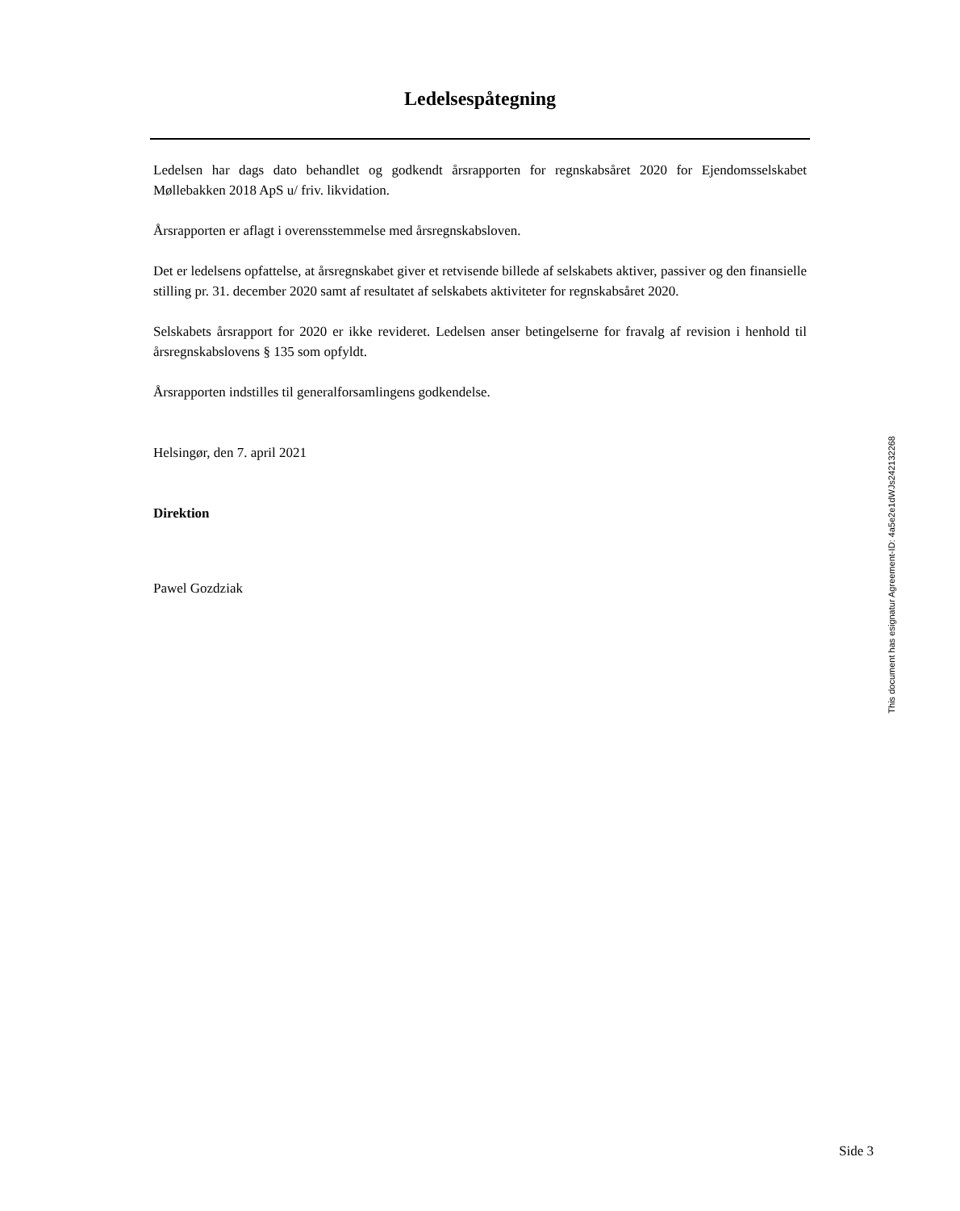Ledelsespåtegning
Ledelsen har dags dato behandlet og godkendt årsrapporten for regnskabsåret 2020 for Ejendomsselskabet Møllebakken 2018 ApS u/ friv. likvidation.
Årsrapporten er aflagt i overensstemmelse med årsregnskabsloven.
Det er ledelsens opfattelse, at årsregnskabet giver et retvisende billede af selskabets aktiver, passiver og den finansielle stilling pr. 31. december 2020 samt af resultatet af selskabets aktiviteter for regnskabsåret 2020.
Selskabets årsrapport for 2020 er ikke revideret. Ledelsen anser betingelserne for fravalg af revision i henhold til årsregnskabslovens § 135 som opfyldt.
Årsrapporten indstilles til generalforsamlingens godkendelse.
Helsingør, den 7. april 2021
Direktion
Pawel Gozdziak
This document has esignatur Agreement-ID: 4a5e2e1dWJs242132268
Side 3